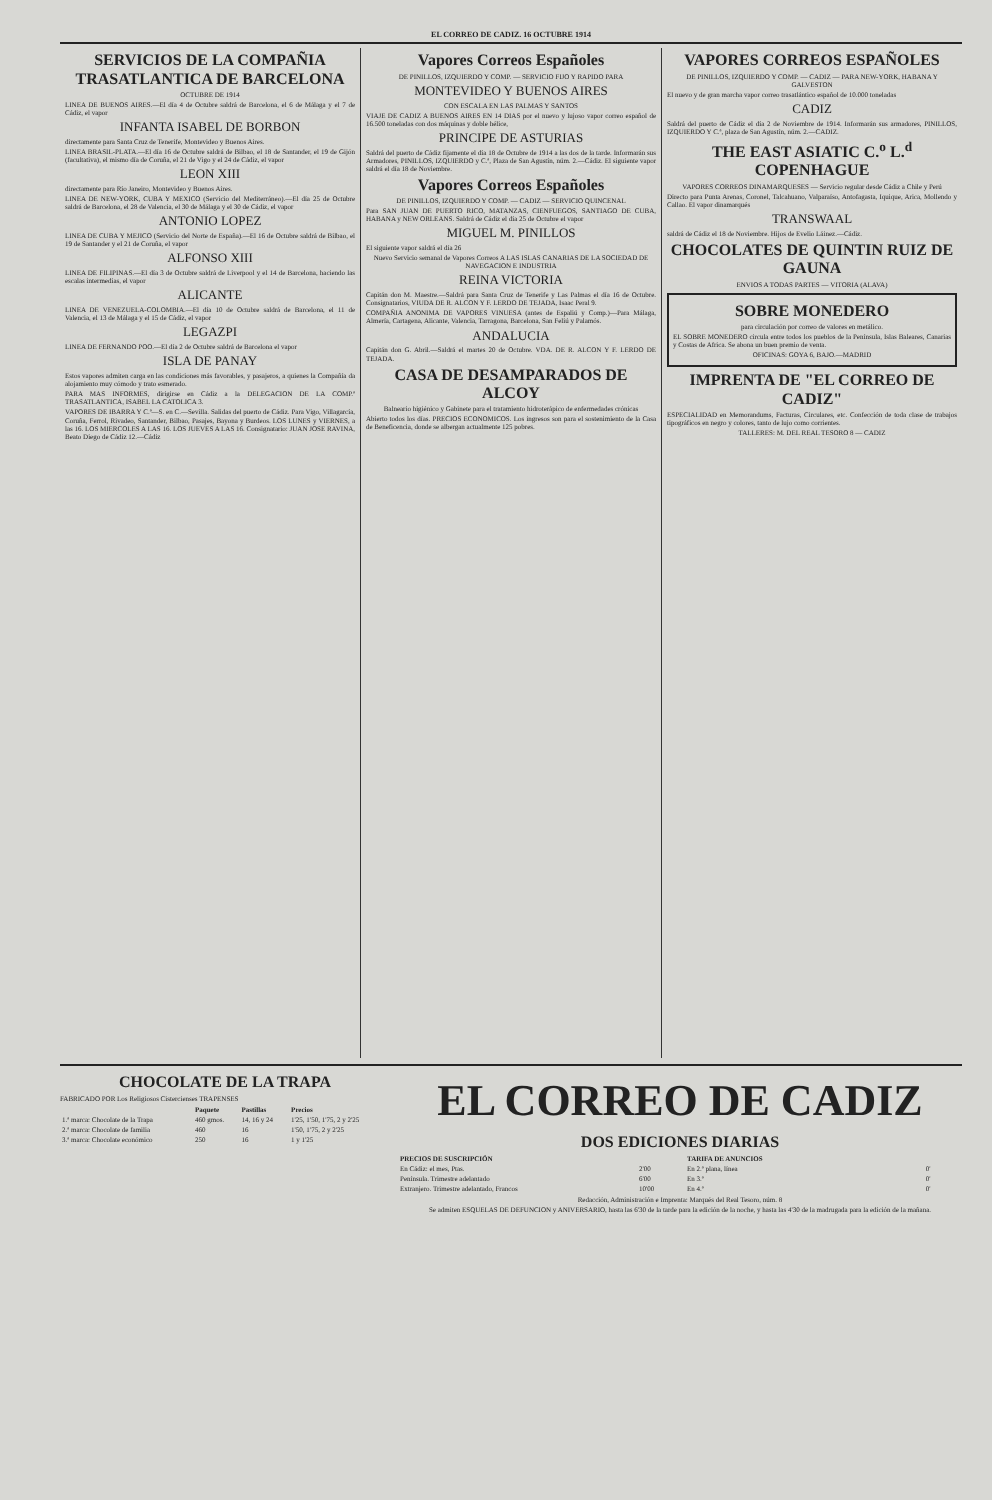EL CORREO DE CADIZ. 16 OCTUBRE 1914
SERVICIOS DE LA COMPAÑIA TRASATLANTICA DE BARCELONA
OCTUBRE DE 1914
LINEA DE BUENOS AIRES.—El día 4 de Octubre saldrá de Barcelona, el 6 de Málaga y el 7 de Cádiz, el vapor
INFANTA ISABEL DE BORBON
directamente para Santa Cruz de Tenerife, Montevideo y Buenos Aires.
LINEA BRASIL-PLATA.—El día 16 de Octubre saldrá de Bilbao, el 18 de Santander, el 19 de Gijón (facultativa), el mismo día de Coruña, el 21 de Vigo y el 24 de Cádiz, el vapor
LEON XIII
directamente para Río Janeiro, Montevideo y Buenos Aires.
LINEA DE NEW-YORK, CUBA Y MEXICO (Servicio del Mediterráneo).—El día 25 de Octubre saldrá de Barcelona, el 28 de Valencia, el 30 de Málaga y el 30 de Cádiz, el vapor
ANTONIO LOPEZ
LINEA DE CUBA Y MEJICO (Servicio del Norte de España).—El 16 de Octubre saldrá de Bilbao, el 19 de Santander y el 21 de Coruña, el vapor
ALFONSO XIII
LINEA DE FILIPINAS.—El día 3 de Octubre saldrá de Liverpool y el 14 de Barcelona, haciendo las escalas intermedias, el vapor
ALICANTE
LINEA DE VENEZUELA-COLOMBIA.—El día 10 de Octubre saldrá de Barcelona, el 11 de Valencia, el 13 de Málaga y el 15 de Cádiz, el vapor
LEGAZPI
LINEA DE FERNANDO POO.—El día 2 de Octubre saldrá de Barcelona el vapor
ISLA DE PANAY
Estos vapores admiten carga en las condiciones más favorables, y pasajeros, a quienes la Compañía da alojamiento muy cómodo y trato esmerado.
PARA MAS INFORMES, dirigirse en Cádiz a la DELEGACION DE LA COMP.ª TRASATLANTICA, ISABEL LA CATOLICA 3.
VAPORES DE IBARRA Y C.ª—S. en C.—Sevilla. Salidas del puerto de Cádiz. Para Vigo, Villagarcía, Coruña, Ferrol, Rivadeo, Santander, Bilbao, Pasajes, Bayona y Burdeos. LOS LUNES y VIERNES, a las 16. LOS MIERCOLES A LAS 16. LOS JUEVES A LAS 16. Consignatario: JUAN JOSE RAVINA, Beato Diego de Cádiz 12.—Cádiz
Vapores Correos Españoles
DE PINILLOS, IZQUIERDO Y COMP. — SERVICIO FIJO Y RAPIDO PARA
MONTEVIDEO Y BUENOS AIRES
CON ESCALA EN LAS PALMAS Y SANTOS
VIAJE DE CADIZ A BUENOS AIRES EN 14 DIAS por el nuevo y lujoso vapor correo español de 16.500 toneladas con dos máquinas y doble hélice,
PRINCIPE DE ASTURIAS
Saldrá del puerto de Cádiz fijamente el día 18 de Octubre de 1914 a las dos de la tarde. Informarán sus Armadores, PINILLOS, IZQUIERDO y C.ª, Plaza de San Agustín, núm. 2.—Cádiz. El siguiente vapor saldrá el día 18 de Noviembre.
Vapores Correos Españoles
DE PINILLOS, IZQUIERDO Y COMP. — CADIZ — SERVICIO QUINCENAL
Para SAN JUAN DE PUERTO RICO, MATANZAS, CIENFUEGOS, SANTIAGO DE CUBA, HABANA y NEW ORLEANS. Saldrá de Cádiz el día 25 de Octubre el vapor
MIGUEL M. PINILLOS
El siguiente vapor saldrá el día 26
Nuevo Servicio semanal de Vapores Correos A LAS ISLAS CANARIAS DE LA SOCIEDAD DE NAVEGACION E INDUSTRIA
REINA VICTORIA
Capitán don M. Maestre.—Saldrá para Santa Cruz de Tenerife y Las Palmas el día 16 de Octubre. Consignatarios, VIUDA DE R. ALCON Y F. LERDO DE TEJADA, Isaac Peral 9.
COMPAÑIA ANONIMA DE VAPORES VINUESA (antes de Espaliú y Comp.)—Para Málaga, Almería, Cartagena, Alicante, Valencia, Tarragona, Barcelona, San Feliú y Palamós.
ANDALUCIA
Capitán don G. Abril.—Saldrá el martes 20 de Octubre. VDA. DE R. ALCON Y F. LERDO DE TEJADA.
CASA DE DESAMPARADOS DE ALCOY
Balneario higiénico y Gabinete para el tratamiento hidroterápico de enfermedades crónicas
Abierto todos los días. PRECIOS ECONOMICOS. Los ingresos son para el sostenimiento de la Casa de Beneficencia, donde se albergan actualmente 125 pobres.
VAPORES CORREOS ESPAÑOLES
DE PINILLOS, IZQUIERDO Y COMP. — CADIZ — PARA NEW-YORK, HABANA Y GALVESTON
El nuevo y de gran marcha vapor correo trasatlántico español de 10.000 toneladas
CADIZ
Saldrá del puerto de Cádiz el día 2 de Noviembre de 1914. Informarán sus armadores, PINILLOS, IZQUIERDO Y C.ª, plaza de San Agustín, núm. 2.—CADIZ.
THE EAST ASIATIC C.<sup>o</sup> L.<sup>d</sup> COPENHAGUE
VAPORES CORREOS DINAMARQUESES — Servicio regular desde Cádiz a Chile y Perú
Directo para Punta Arenas, Coronel, Talcahuano, Valparaíso, Antofagasta, Iquique, Arica, Mollendo y Callao. El vapor dinamarqués
TRANSWAAL
saldrá de Cádiz el 18 de Noviembre. Hijos de Evelio Láinez.—Cádiz.
CHOCOLATES DE QUINTIN RUIZ DE GAUNA
ENVIOS A TODAS PARTES — VITORIA (ALAVA)
SOBRE MONEDERO
para circulación por correo de valores en metálico.
EL SOBRE MONEDERO circula entre todos los pueblos de la Península, Islas Baleares, Canarias y Costas de Africa. Se abona un buen premio de venta.
OFICINAS: GOYA 6, BAJO.—MADRID
IMPRENTA DE "EL CORREO DE CADIZ"
ESPECIALIDAD en Memorandums, Facturas, Circulares, etc. Confección de toda clase de trabajos tipográficos en negro y colores, tanto de lujo como corrientes.
TALLERES: M. DEL REAL TESORO 8 — CADIZ
CHOCOLATE DE LA TRAPA
FABRICADO POR Los Religiosos Cistercienses TRAPENSES
| | Paquete | Pastillas | Precios |
| --- | --- | --- | --- |
| 1.ª marca: Chocolate de la Trapa | 460 gmos. | 14, 16 y 24 | 1'25, 1'50, 1'75, 2 y 2'25 |
| 2.ª marca: Chocolate de familia | 460 | 16 | 1'50, 1'75, 2 y 2'25 |
| 3.ª marca: Chocolate económico | 250 | 16 | 1 y 1'25 |
EL CORREO DE CADIZ
DOS EDICIONES DIARIAS
| PRECIOS DE SUSCRIPCIÓN | |
| --- | --- |
| En Cádiz: el mes, Ptas. | 2'00 |
| Península. Trimestre adelantado | 6'00 |
| Extranjero. Trimestre adelantado, Francos | 10'00 |
| TARIFA DE ANUNCIOS | |
| --- | --- |
| En 2.ª plana, línea | 0' |
| En 3.ª | 0' |
| En 4.ª | 0' |
Redacción, Administración e Imprenta: Marqués del Real Tesoro, núm. 8
Se admiten ESQUELAS DE DEFUNCION y ANIVERSARIO, hasta las 6'30 de la tarde para la edición de la noche, y hasta las 4'30 de la madrugada para la edición de la mañana.